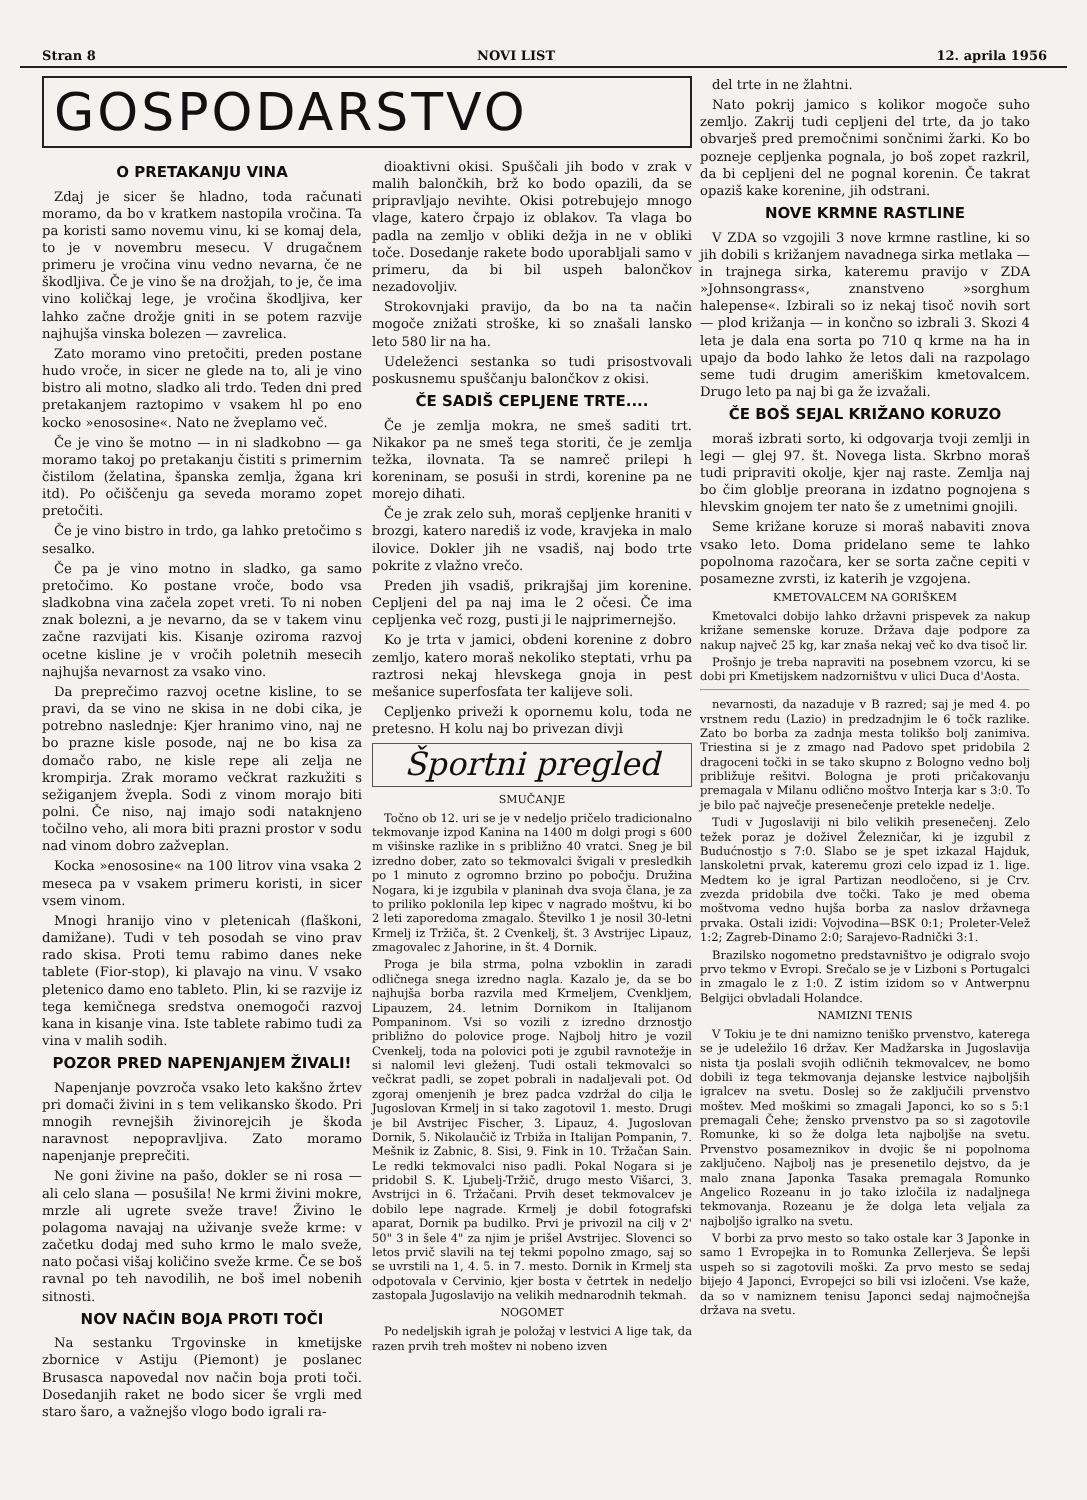Stran 8 NOVI LIST 12. aprila 1956
GOSPODARSTVO
O PRETAKANJU VINA
Zdaj je sicer še hladno, toda računati moramo, da bo v kratkem nastopila vročina. Ta pa koristi samo novemu vinu, ki se komaj dela, to je v novembru mesecu. V drugačnem primeru je vročina vinu vedno nevarna, če ne škodljiva. Če je vino še na drožjah, to je, če ima vino količkaj lege, je vročina škodljiva, ker lahko začne drožje gniti in se potem razvije najhujša vinska bolezen — zavrelica.
Zato moramo vino pretočiti, preden postane hudo vroče, in sicer ne glede na to, ali je vino bistro ali motno, sladko ali trdo. Teden dni pred pretakanjem raztopimo v vsakem hl po eno kocko »enososine«. Nato ne žveplamo več.
Če je vino še motno — in ni sladkobno — ga moramo takoj po pretakanju čistiti s primernim čistilom (želatina, španska zemlja, žgana kri itd). Po očiščenju ga seveda moramo zopet pretočiti.
Če je vino bistro in trdo, ga lahko pretočimo s sesalko.
Če pa je vino motno in sladko, ga samo pretočimo. Ko postane vroče, bodo vsa sladkobna vina začela zopet vreti. To ni noben znak bolezni, a je nevarno, da se v takem vinu začne razvijati kis. Kisanje oziroma razvoj ocetne kisline je v vročih poletnih mesecih najhujša nevarnost za vsako vino.
Da preprečimo razvoj ocetne kisline, to se pravi, da se vino ne skisa in ne dobi cika, je potrebno naslednje: Kjer hranimo vino, naj ne bo prazne kisle posode, naj ne bo kisa za domačo rabo, ne kisle repe ali zelja ne krompirja. Zrak moramo večkrat razkužiti s sežiganjem žvepla. Sodi z vinom morajo biti polni. Če niso, naj imajo sodi nataknjeno točilno veho, ali mora biti prazni prostor v sodu nad vinom dobro zažveplan.
Kocka »enososine« na 100 litrov vina vsaka 2 meseca pa v vsakem primeru koristi, in sicer vsem vinom.
Mnogi hranijo vino v pletenicah (flaškoni, damižane). Tudi v teh posodah se vino prav rado skisa. Proti temu rabimo danes neke tablete (Fior-stop), ki plavajo na vinu. V vsako pletenico damo eno tableto. Plin, ki se razvije iz tega kemičnega sredstva onemogoči razvoj kana in kisanje vina. Iste tablete rabimo tudi za vina v malih sodih.
POZOR PRED NAPENJANJEM ŽIVALI!
Napenjanje povzroča vsako leto kakšno žrtev pri domači živini in s tem velikansko škodo. Pri mnogih revnejših živinorejcih je škoda naravnost nepopravljiva. Zato moramo napenjanje preprečiti.
Ne goni živine na pašo, dokler se ni rosa — ali celo slana — posušila! Ne krmi živini mokre, mrzle ali ugrete sveže trave! Živino le polagoma navajaj na uživanje sveže krme: v začetku dodaj med suho krmo le malo sveže, nato počasi višaj količino sveže krme. Če se boš ravnal po teh navodilih, ne boš imel nobenih sitnosti.
NOV NAČIN BOJA PROTI TOČI
Na sestanku Trgovinske in kmetijske zbornice v Astiju (Piemont) je poslanec Brusasca napovedal nov način boja proti toči. Dosedanjih raket ne bodo sicer še vrgli med staro šaro, a važnejšo vlogo bodo igrali ra-
dioaktivni okisi. Spuščali jih bodo v zrak v malih balončkih, brž ko bodo opazili, da se pripravljajo nevihte. Okisi potrebujejo mnogo vlage, katero črpajo iz oblakov. Ta vlaga bo padla na zemljo v obliki dežja in ne v obliki toče. Dosedanje rakete bodo uporabljali samo v primeru, da bi bil uspeh balončkov nezadovoljiv.
Strokovnjaki pravijo, da bo na ta način mogoče znižati stroške, ki so znašali lansko leto 580 lir na ha.
Udeleženci sestanka so tudi prisostvovali poskusnemu spuščanju balončkov z okisi.
ČE SADIŠ CEPLJENE TRTE....
Če je zemlja mokra, ne smeš saditi trt. Nikakor pa ne smeš tega storiti, če je zemlja težka, ilovnata. Ta se namreč prilepi h koreninam, se posuši in strdi, korenine pa ne morejo dihati.
Če je zrak zelo suh, moraš cepljenke hraniti v brozgi, katero narediš iz vode, kravjeka in malo ilovice. Dokler jih ne vsadiš, naj bodo trte pokrite z vlažno vrečo.
Preden jih vsadiš, prikrajšaj jim korenine. Cepljeni del pa naj ima le 2 očesi. Če ima cepljenka več rozg, pusti ji le najprimernejšo.
Ko je trta v jamici, obdeni korenine z dobro zemljo, katero moraš nekoliko steptati, vrhu pa raztrosi nekaj hlevskega gnoja in pest mešanice superfosfata ter kalijeve soli.
Cepljenko priveži k opornemu kolu, toda ne pretesno. H kolu naj bo privezan divji
Športni pregled
SMUČANJE
Točno ob 12. uri se je v nedeljo pričelo tradicionalno tekmovanje izpod Kanina na 1400 m dolgi progi s 600 m višinske razlike in s približno 40 vratci. Sneg je bil izredno dober, zato so tekmovalci švigali v presledkih po 1 minuto z ogromno brzino po pobočju. Družina Nogara, ki je izgubila v planinah dva svoja člana, je za to priliko poklonila lep kipec v nagrado moštvu, ki bo 2 leti zaporedoma zmagalo. Številko 1 je nosil 30-letni Krmelj iz Tržiča, št. 2 Cvenkelj, št. 3 Avstrijec Lipauz, zmagovalec z Jahorine, in št. 4 Dornik.
Proga je bila strma, polna vzboklin in zaradi odličnega snega izredno nagla. Kazalo je, da se bo najhujša borba razvila med Krmeljem, Cvenkljem, Lipauzem, 24. letnim Dornikom in Italijanom Pompaninom. Vsi so vozili z izredno drznostjo približno do polovice proge. Najbolj hitro je vozil Cvenkelj, toda na polovici poti je zgubil ravnotežje in si nalomil levi gleženj. Tudi ostali tekmovalci so večkrat padli, se zopet pobrali in nadaljevali pot. Od zgoraj omenjenih je brez padca vzdržal do cilja le Jugoslovan Krmelj in si tako zagotovil 1. mesto. Drugi je bil Avstrijec Fischer, 3. Lipauz, 4. Jugoslovan Dornik, 5. Nikolaučič iz Trbiža in Italijan Pompanin, 7. Mešnik iz Zabnic, 8. Sisi, 9. Fink in 10. Tržačan Sain. Le redki tekmovalci niso padli. Pokal Nogara si je pridobil S. K. Ljubelj-Tržič, drugo mesto Višarci, 3. Avstrijci in 6. Tržačani. Prvih deset tekmovalcev je dobilo lepe nagrade. Krmelj je dobil fotografski aparat, Dornik pa budilko. Prvi je privozil na cilj v 2' 50" 3 in šele 4" za njim je prišel Avstrijec. Slovenci so letos prvič slavili na tej tekmi popolno zmago, saj so se uvrstili na 1, 4. 5. in 7. mesto. Dornik in Krmelj sta odpotovala v Cervinio, kjer bosta v četrtek in nedeljo zastopala Jugoslavijo na velikih mednarodnih tekmah.
NOGOMET
Po nedeljskih igrah je položaj v lestvici A lige tak, da razen prvih treh moštev ni nobeno izven
del trte in ne žlahtni.
Nato pokrij jamico s kolikor mogoče suho zemljo. Zakrij tudi cepljeni del trte, da jo tako obvarješ pred premočnimi sončnimi žarki. Ko bo pozneje cepljenka pognala, jo boš zopet razkril, da bi cepljeni del ne pognal korenin. Če takrat opaziš kake korenine, jih odstrani.
NOVE KRMNE RASTLINE
V ZDA so vzgojili 3 nove krmne rastline, ki so jih dobili s križanjem navadnega sirka metlaka — in trajnega sirka, kateremu pravijo v ZDA »Johnsongrass«, znanstveno »sorghum halepense«. Izbirali so iz nekaj tisoč novih sort — plod križanja — in končno so izbrali 3. Skozi 4 leta je dala ena sorta po 710 q krme na ha in upajo da bodo lahko že letos dali na razpolago seme tudi drugim ameriškim kmetovalcem. Drugo leto pa naj bi ga že izvažali.
ČE BOŠ SEJAL KRIŽANO KORUZO
moraš izbrati sorto, ki odgovarja tvoji zemlji in legi — glej 97. št. Novega lista. Skrbno moraš tudi pripraviti okolje, kjer naj raste. Zemlja naj bo čim globlje preorana in izdatno pognojena s hlevskim gnojem ter nato še z umetnimi gnojili.
Seme križane koruze si moraš nabaviti znova vsako leto. Doma pridelano seme te lahko popolnoma razočara, ker se sorta začne cepiti v posamezne zvrsti, iz katerih je vzgojena.
KMETOVALCEM NA GORIŠKEM
Kmetovalci dobijo lahko državni prispevek za nakup križane semenske koruze. Država daje podpore za nakup največ 25 kg, kar znaša nekaj več ko dva tisoč lir.
Prošnjo je treba napraviti na posebnem vzorcu, ki se dobi pri Kmetijskem nadzorništvu v ulici Duca d'Aosta.
nevarnosti, da nazaduje v B razred; saj je med 4. po vrstnem redu (Lazio) in predzadnjim le 6 točk razlike. Zato bo borba za zadnja mesta tolikšo bolj zanimiva. Triestina si je z zmago nad Padovo spet pridobila 2 dragoceni točki in se tako skupno z Bologno vedno bolj približuje rešitvi. Bologna je proti pričakovanju premagala v Milanu odlično moštvo Interja kar s 3:0. To je bilo pač največje presenečenje pretekle nedelje.
Tudi v Jugoslaviji ni bilo velikih presenečenj. Zelo težek poraz je doživel Železničar, ki je izgubil z Budućnostjo s 7:0. Slabo se je spet izkazal Hajduk, lanskoletni prvak, kateremu grozi celo izpad iz 1. lige. Medtem ko je igral Partizan neodločeno, si je Crv. zvezda pridobila dve točki. Tako je med obema moštvoma vedno hujša borba za naslov državnega prvaka. Ostali izidi: Vojvodina—BSK 0:1; Proleter-Velež 1:2; Zagreb-Dinamo 2:0; Sarajevo-Radnički 3:1.
Brazilsko nogometno predstavništvo je odigralo svojo prvo tekmo v Evropi. Srečalo se je v Lizboni s Portugalci in zmagalo le z 1:0. Z istim izidom so v Antwerpnu Belgijci obvladali Holandce.
NAMIZNI TENIS
V Tokiu je te dni namizno teniško prvenstvo, katerega se je udeležilo 16 držav. Ker Madžarska in Jugoslavija nista tja poslali svojih odličnih tekmovalcev, ne bomo dobili iz tega tekmovanja dejanske lestvice najboljših igralcev na svetu. Doslej so že zaključili prvenstvo moštev. Med moškimi so zmagali Japonci, ko so s 5:1 premagali Čehe; žensko prvenstvo pa so si zagotovile Romunke, ki so že dolga leta najboljše na svetu. Prvenstvo posameznikov in dvojic še ni popolnoma zaključeno. Najbolj nas je presenetilo dejstvo, da je malo znana Japonka Tasaka premagala Romunko Angelico Rozeanu in jo tako izločila iz nadaljnega tekmovanja. Rozeanu je že dolga leta veljala za najboljšo igralko na svetu.
V borbi za prvo mesto so tako ostale kar 3 Japonke in samo 1 Evropejka in to Romunka Zellerjeva. Še lepši uspeh so si zagotovili moški. Za prvo mesto se sedaj bijejo 4 Japonci, Evropejci so bili vsi izločeni. Vse kaže, da so v namiznem tenisu Japonci sedaj najmočnejša država na svetu.